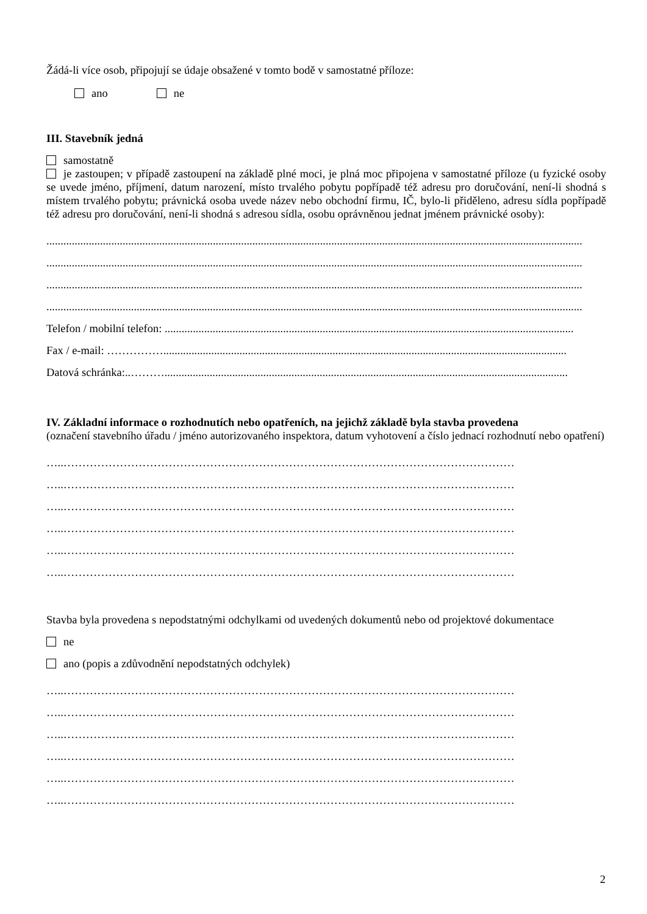Žádá-li více osob, připojují se údaje obsažené v tomto bodě v samostatné příloze:
ano ne
III. Stavebník jedná
samostatně
je zastoupen; v případě zastoupení na základě plné moci, je plná moc připojena v samostatné příloze (u fyzické osoby se uvede jméno, příjmení, datum narození, místo trvalého pobytu popřípadě též adresu pro doručování, není-li shodná s místem trvalého pobytu; právnická osoba uvede název nebo obchodní firmu, IČ, bylo-li přiděleno, adresu sídla popřípadě též adresu pro doručování, není-li shodná s adresou sídla, osobu oprávněnou jednat jménem právnické osoby):
..............................................................................................................................................................................................
..............................................................................................................................................................................................
..............................................................................................................................................................................................
..............................................................................................................................................................................................
Telefon / mobilní telefon: .................................................................................................................................................
Fax / e-mail: ……………...............................................................................................................................................
Datová schránka:..………...............................................................................................................................................
IV. Základní informace o rozhodnutích nebo opatřeních, na jejichž základě byla stavba provedena
(označení stavebního úřadu / jméno autorizovaného inspektora, datum vyhotovení a číslo jednací rozhodnutí nebo opatření)
…..…………………………………………………………………………………………………………
…..…………………………………………………………………………………………………………
…..…………………………………………………………………………………………………………
…..…………………………………………………………………………………………………………
…..…………………………………………………………………………………………………………
…..…………………………………………………………………………………………………………
Stavba byla provedena s nepodstatnými odchylkami od uvedených dokumentů nebo od projektové dokumentace
ne
ano (popis a zdůvodnění nepodstatných odchylek)
…..…………………………………………………………………………………………………………
…..…………………………………………………………………………………………………………
…..…………………………………………………………………………………………………………
…..…………………………………………………………………………………………………………
…..…………………………………………………………………………………………………………
…..…………………………………………………………………………………………………………
2